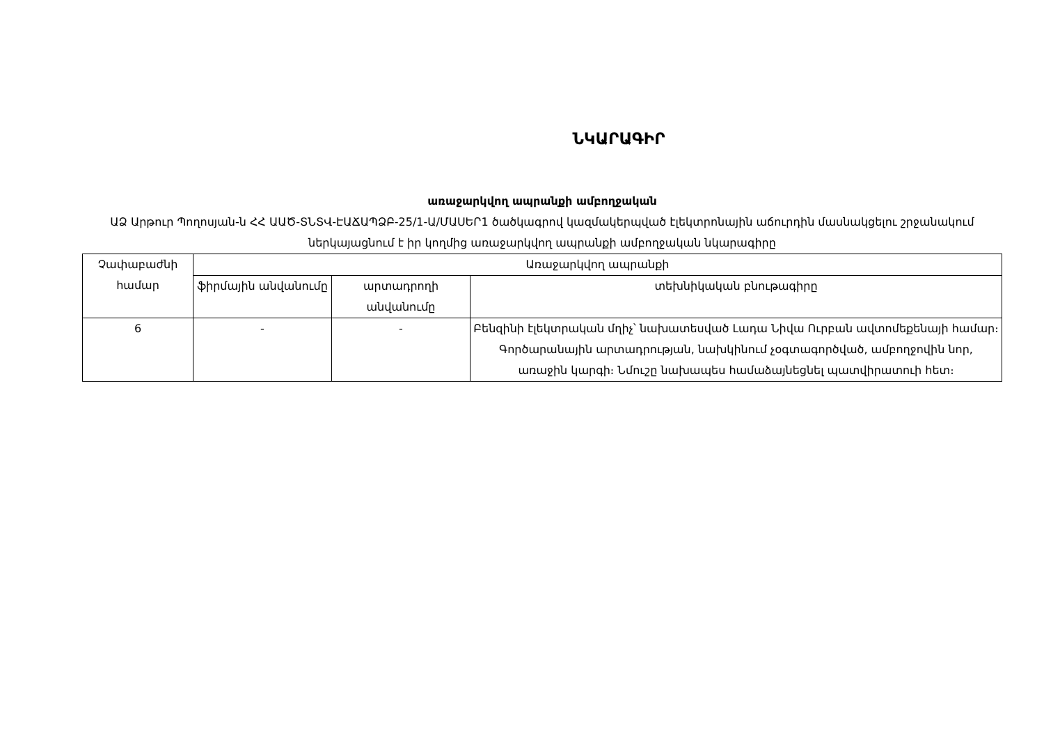ՆԿԱՐԱԳԻՐ
առաջարկվող ապրանքի ամբողջական
ԱՁ Արթուր Պողոսյան-ն ՀՀ ԱԱԾ-ՏՆՏՎ-ԷԱՃԱՊՁԲ-25/1-Ա/ՄԱՍԵՐ1 ծածկագրով կազմակերպված էլեկտրոնային աճուրդին մասնակցելու շրջանակում ներկայացնում է իր կողմից առաջարկվող ապրանքի ամբողջական նկարագիրը
| Չափաբաժնի համար | Առաջարկվող ապրանքի | | |
| --- | --- | --- | --- |
| | ֆիրմային անվանումը | արտադրողի անվանումը | տեխնիկական բնութագիրը |
| 6 | - | - | Բենզինի էլեկտրական մղիչ՝ նախատեսված Լադա Նիվա Ուրբան ավտոմեքենայի համար։ Գործարանային արտադրության, նախկինում չօգտագործված, ամբողջովին նոր, առաջին կարգի։ Նմուշը նախապես համաձայնեցնել պատվիրատուի հետ։ |